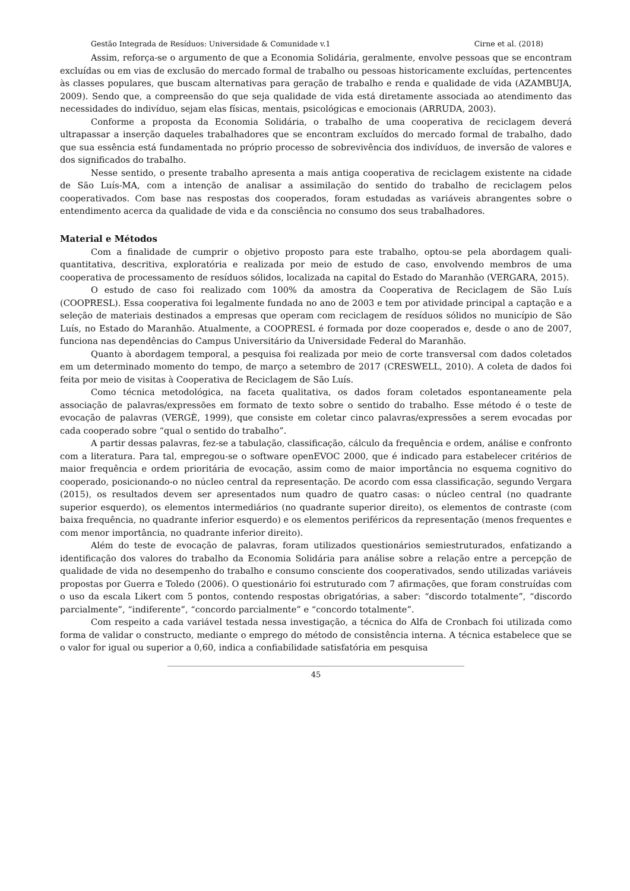Gestão Integrada de Resíduos: Universidade & Comunidade v.1 Cirne et al. (2018)
Assim, reforça-se o argumento de que a Economia Solidária, geralmente, envolve pessoas que se encontram excluídas ou em vias de exclusão do mercado formal de trabalho ou pessoas historicamente excluídas, pertencentes às classes populares, que buscam alternativas para geração de trabalho e renda e qualidade de vida (AZAMBUJA, 2009). Sendo que, a compreensão do que seja qualidade de vida está diretamente associada ao atendimento das necessidades do indivíduo, sejam elas físicas, mentais, psicológicas e emocionais (ARRUDA, 2003).
Conforme a proposta da Economia Solidária, o trabalho de uma cooperativa de reciclagem deverá ultrapassar a inserção daqueles trabalhadores que se encontram excluídos do mercado formal de trabalho, dado que sua essência está fundamentada no próprio processo de sobrevivência dos indivíduos, de inversão de valores e dos significados do trabalho.
Nesse sentido, o presente trabalho apresenta a mais antiga cooperativa de reciclagem existente na cidade de São Luís-MA, com a intenção de analisar a assimilação do sentido do trabalho de reciclagem pelos cooperativados. Com base nas respostas dos cooperados, foram estudadas as variáveis abrangentes sobre o entendimento acerca da qualidade de vida e da consciência no consumo dos seus trabalhadores.
Material e Métodos
Com a finalidade de cumprir o objetivo proposto para este trabalho, optou-se pela abordagem quali-quantitativa, descritiva, exploratória e realizada por meio de estudo de caso, envolvendo membros de uma cooperativa de processamento de resíduos sólidos, localizada na capital do Estado do Maranhão (VERGARA, 2015).
O estudo de caso foi realizado com 100% da amostra da Cooperativa de Reciclagem de São Luís (COOPRESL). Essa cooperativa foi legalmente fundada no ano de 2003 e tem por atividade principal a captação e a seleção de materiais destinados a empresas que operam com reciclagem de resíduos sólidos no município de São Luís, no Estado do Maranhão. Atualmente, a COOPRESL é formada por doze cooperados e, desde o ano de 2007, funciona nas dependências do Campus Universitário da Universidade Federal do Maranhão.
Quanto à abordagem temporal, a pesquisa foi realizada por meio de corte transversal com dados coletados em um determinado momento do tempo, de março a setembro de 2017 (CRESWELL, 2010). A coleta de dados foi feita por meio de visitas à Cooperativa de Reciclagem de São Luís.
Como técnica metodológica, na faceta qualitativa, os dados foram coletados espontaneamente pela associação de palavras/expressões em formato de texto sobre o sentido do trabalho. Esse método é o teste de evocação de palavras (VERGÈ, 1999), que consiste em coletar cinco palavras/expressões a serem evocadas por cada cooperado sobre “qual o sentido do trabalho”.
A partir dessas palavras, fez-se a tabulação, classificação, cálculo da frequência e ordem, análise e confronto com a literatura. Para tal, empregou-se o software openEVOC 2000, que é indicado para estabelecer critérios de maior frequência e ordem prioritária de evocação, assim como de maior importância no esquema cognitivo do cooperado, posicionando-o no núcleo central da representação. De acordo com essa classificação, segundo Vergara (2015), os resultados devem ser apresentados num quadro de quatro casas: o núcleo central (no quadrante superior esquerdo), os elementos intermediários (no quadrante superior direito), os elementos de contraste (com baixa frequência, no quadrante inferior esquerdo) e os elementos periféricos da representação (menos frequentes e com menor importância, no quadrante inferior direito).
Além do teste de evocação de palavras, foram utilizados questionários semiestruturados, enfatizando a identificação dos valores do trabalho da Economia Solidária para análise sobre a relação entre a percepção de qualidade de vida no desempenho do trabalho e consumo consciente dos cooperativados, sendo utilizadas variáveis propostas por Guerra e Toledo (2006). O questionário foi estruturado com 7 afirmações, que foram construídas com o uso da escala Likert com 5 pontos, contendo respostas obrigatórias, a saber: “discordo totalmente”, “discordo parcialmente”, “indiferente”, “concordo parcialmente” e “concordo totalmente”.
Com respeito a cada variável testada nessa investigação, a técnica do Alfa de Cronbach foi utilizada como forma de validar o constructo, mediante o emprego do método de consistência interna. A técnica estabelece que se o valor for igual ou superior a 0,60, indica a confiabilidade satisfatória em pesquisa
45